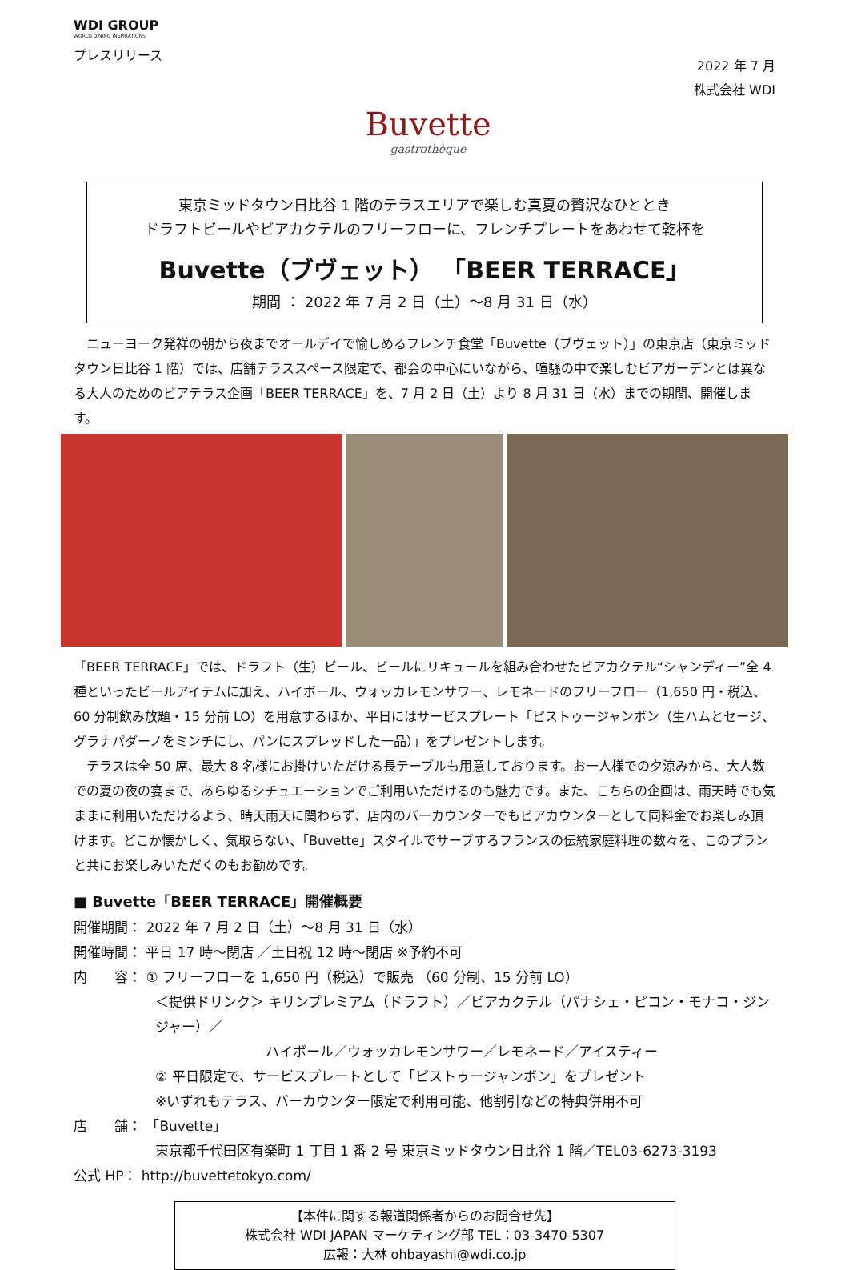WDI GROUP
WORLD DINING INSPIRATIONS
プレスリリース
Buvette
gastrothèque
2022 年 7 月
株式会社 WDI
東京ミッドタウン日比谷 1 階のテラスエリアで楽しむ真夏の贅沢なひととき
ドラフトビールやビアカクテルのフリーフローに、フレンチプレートをあわせて乾杯を
Buvette（ブヴェット） 「BEER TERRACE」
期間 ： 2022 年 7 月 2 日（土）～8 月 31 日（水）
　ニューヨーク発祥の朝から夜までオールデイで愉しめるフレンチ食堂「Buvette（ブヴェット）」の東京店（東京ミッドタウン日比谷 1 階）では、店舗テラススペース限定で、都会の中心にいながら、喧騒の中で楽しむビアガーデンとは異なる大人のためのビアテラス企画「BEER TERRACE」を、7 月 2 日（土）より 8 月 31 日（水）までの期間、開催します。
「BEER TERRACE」では、ドラフト（生）ビール、ビールにリキュールを組み合わせたビアカクテル“シャンディー”全 4 種といったビールアイテムに加え、ハイボール、ウォッカレモンサワー、レモネードのフリーフロー（1,650 円・税込、60 分制飲み放題・15 分前 LO）を用意するほか、平日にはサービスプレート「ピストゥージャンボン（生ハムとセージ、グラナパダーノをミンチにし、パンにスプレッドした一品）」をプレゼントします。
　テラスは全 50 席、最大 8 名様にお掛けいただける長テーブルも用意しております。お一人様での夕涼みから、大人数での夏の夜の宴まで、あらゆるシチュエーションでご利用いただけるのも魅力です。また、こちらの企画は、雨天時でも気ままに利用いただけるよう、晴天雨天に関わらず、店内のバーカウンターでもビアカウンターとして同料金でお楽しみ頂けます。どこか懐かしく、気取らない、「Buvette」スタイルでサーブするフランスの伝統家庭料理の数々を、このプランと共にお楽しみいただくのもお勧めです。
■ Buvette「BEER TERRACE」開催概要
開催期間： 2022 年 7 月 2 日（土）～8 月 31 日（水）
開催時間： 平日 17 時～閉店 ／土日祝 12 時～閉店 ※予約不可
内　　容： ① フリーフローを 1,650 円（税込）で販売 （60 分制、15 分前 LO）
＜提供ドリンク＞ キリンプレミアム（ドラフト）／ビアカクテル（パナシェ・ピコン・モナコ・ジンジャー）／
ハイボール／ウォッカレモンサワー／レモネード／アイスティー
② 平日限定で、サービスプレートとして「ピストゥージャンボン」をプレゼント
※いずれもテラス、バーカウンター限定で利用可能、他割引などの特典併用不可
店　　舗： 「Buvette」
東京都千代田区有楽町 1 丁目 1 番 2 号 東京ミッドタウン日比谷 1 階／TEL03-6273-3193
公式 HP： http://buvettetokyo.com/
【本件に関する報道関係者からのお問合せ先】
株式会社 WDI JAPAN マーケティング部 TEL：03-3470-5307
広報：大林 ohbayashi@wdi.co.jp